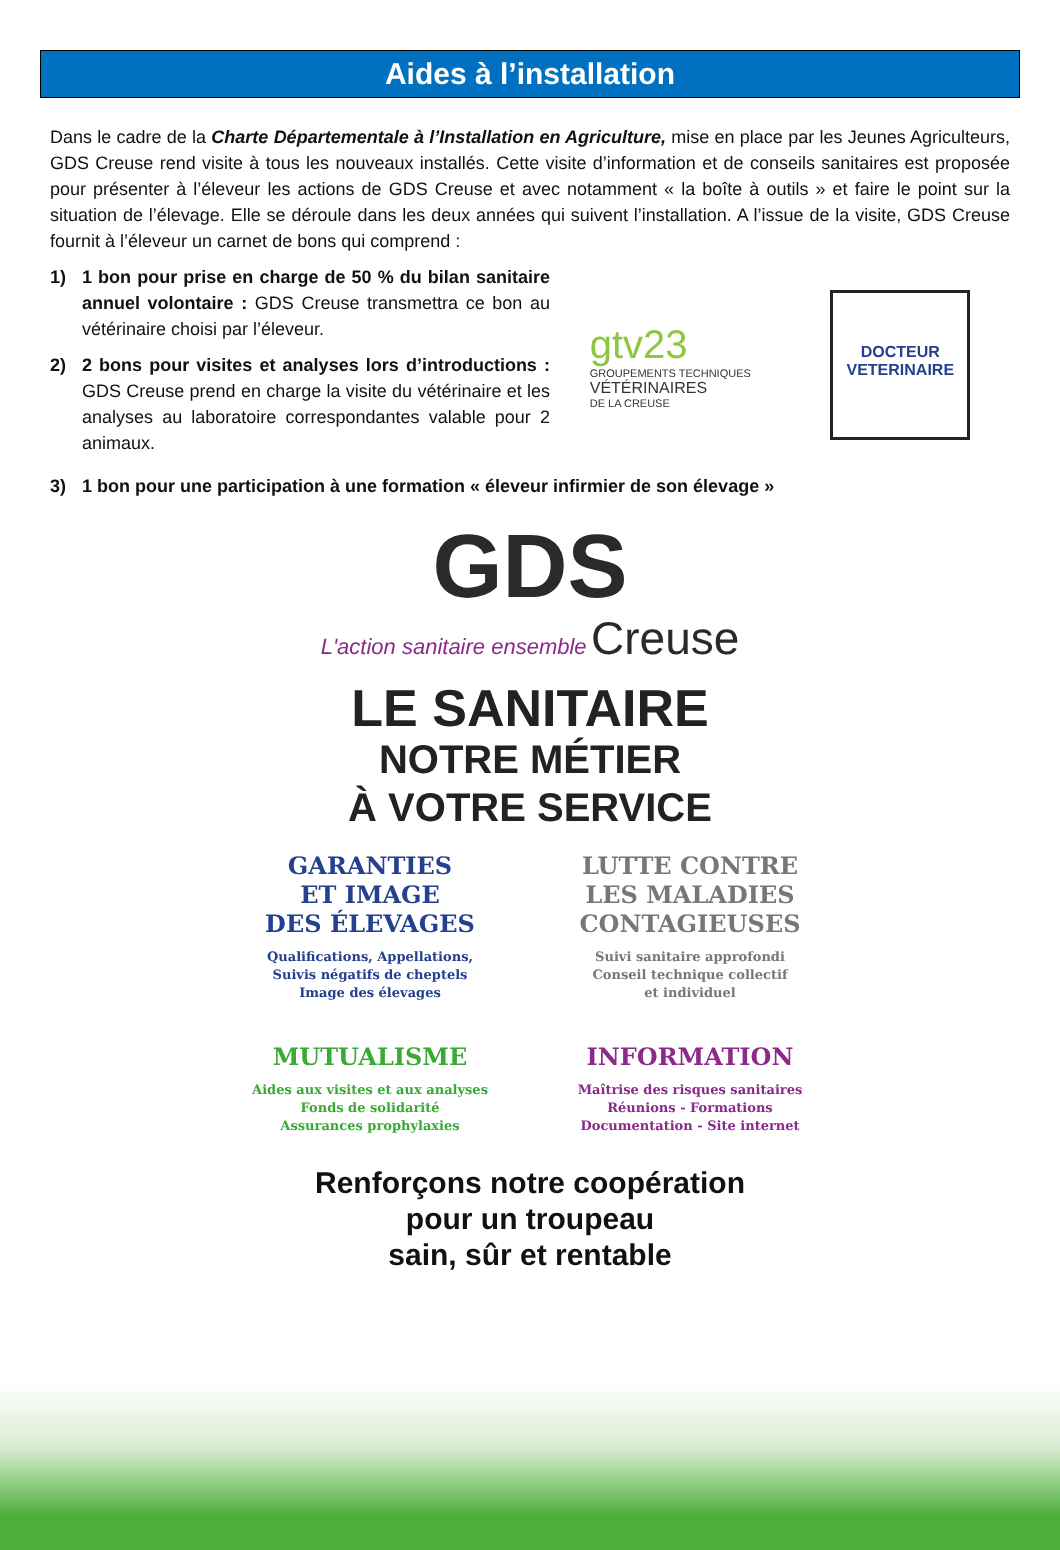Aides à l’installation
Dans le cadre de la Charte Départementale à l’Installation en Agriculture, mise en place par les Jeunes Agriculteurs, GDS Creuse rend visite à tous les nouveaux installés. Cette visite d’information et de conseils sanitaires est proposée pour présenter à l’éleveur les actions de GDS Creuse et avec notamment « la boîte à outils » et faire le point sur la situation de l’élevage. Elle se déroule dans les deux années qui suivent l’installation. A l’issue de la visite, GDS Creuse fournit à l’éleveur un carnet de bons qui comprend :
1) 1 bon pour prise en charge de 50 % du bilan sanitaire annuel volontaire : GDS Creuse transmettra ce bon au vétérinaire choisi par l’éleveur.
2) 2 bons pour visites et analyses lors d’introductions : GDS Creuse prend en charge la visite du vétérinaire et les analyses au laboratoire correspondantes valable pour 2 animaux.
gtv23
GROUPEMENTS TECHNIQUES
VÉTÉRINAIRES
DE LA CREUSE
DOCTEUR
VETERINAIRE
3) 1 bon pour une participation à une formation « éleveur infirmier de son élevage »
GDS
L'action sanitaire ensemble Creuse
LE SANITAIRE
NOTRE MÉTIER
À VOTRE SERVICE
GARANTIES
ET IMAGE
DES ÉLEVAGES
Qualifications, Appellations,
Suivis négatifs de cheptels
Image des élevages
LUTTE CONTRE
LES MALADIES
CONTAGIEUSES
Suivi sanitaire approfondi
Conseil technique collectif
et individuel
MUTUALISME
Aides aux visites et aux analyses
Fonds de solidarité
Assurances prophylaxies
INFORMATION
Maîtrise des risques sanitaires
Réunions - Formations
Documentation - Site internet
Renforçons notre coopération
pour un troupeau
sain, sûr et rentable